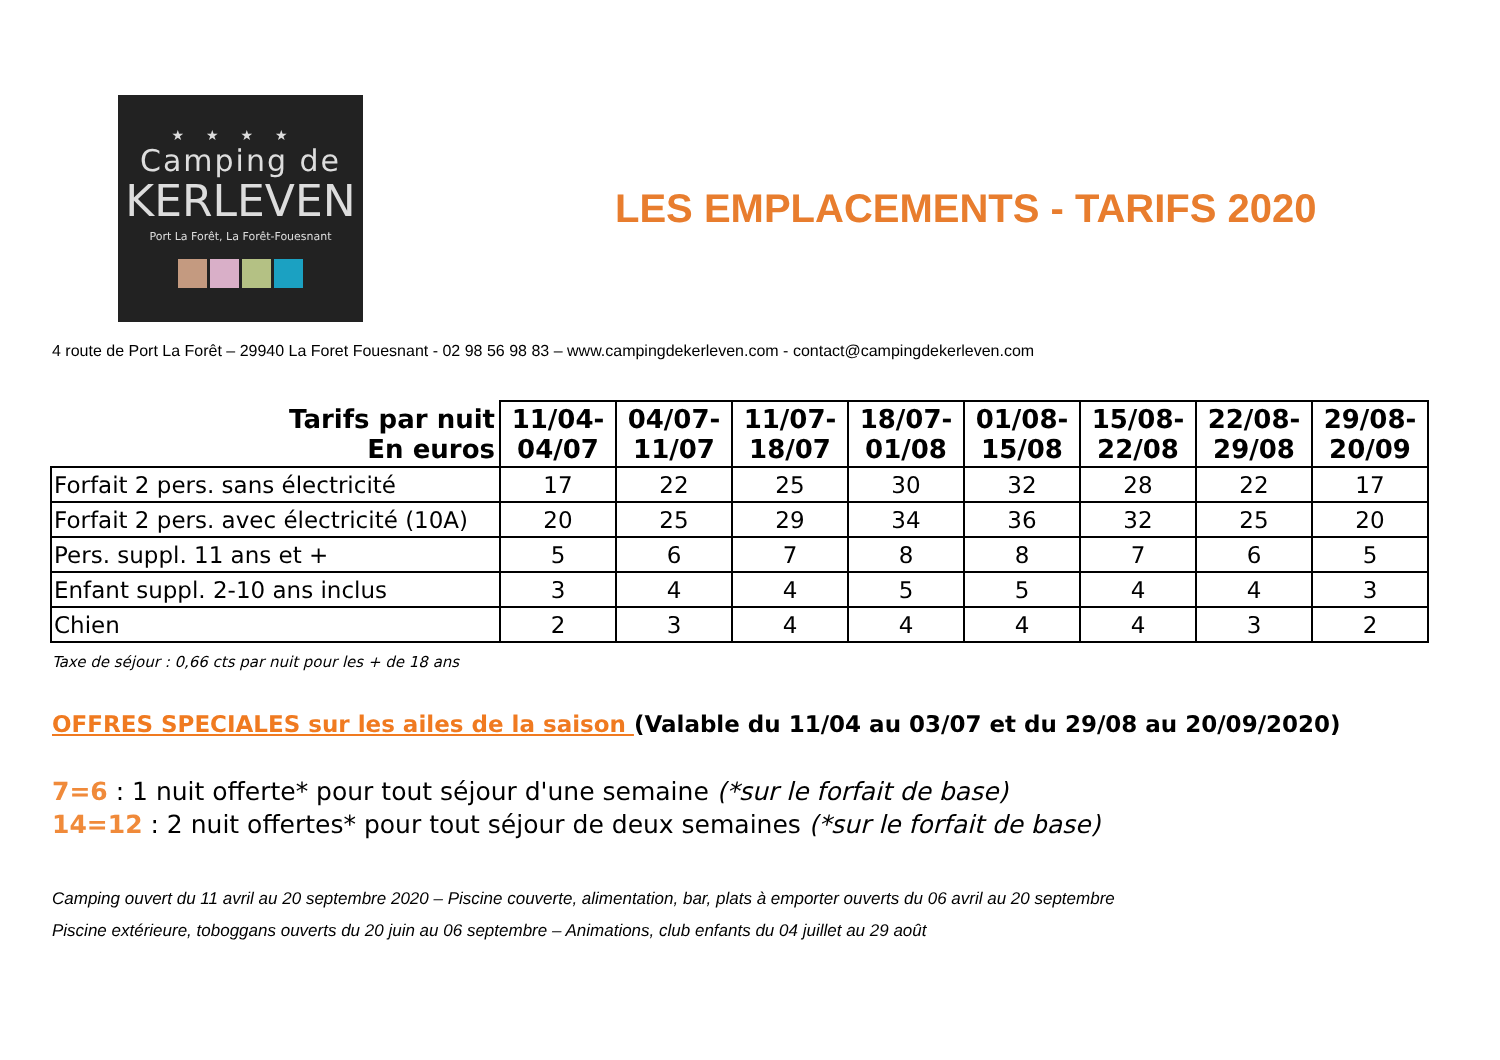★★★★
Camping de
KERLEVEN
Port La Forêt, La Forêt-Fouesnant
LES EMPLACEMENTS - TARIFS 2020
4 route de Port La Forêt – 29940 La Foret Fouesnant - 02 98 56 98 83 – www.campingdekerleven.com - contact@campingdekerleven.com
| Tarifs par nuit En euros | 11/04- 04/07 | 04/07- 11/07 | 11/07- 18/07 | 18/07- 01/08 | 01/08- 15/08 | 15/08- 22/08 | 22/08- 29/08 | 29/08- 20/09 |
| --- | --- | --- | --- | --- | --- | --- | --- | --- |
| Forfait 2 pers. sans électricité | 17 | 22 | 25 | 30 | 32 | 28 | 22 | 17 |
| Forfait 2 pers. avec électricité (10A) | 20 | 25 | 29 | 34 | 36 | 32 | 25 | 20 |
| Pers. suppl. 11 ans et + | 5 | 6 | 7 | 8 | 8 | 7 | 6 | 5 |
| Enfant suppl. 2-10 ans inclus | 3 | 4 | 4 | 5 | 5 | 4 | 4 | 3 |
| Chien | 2 | 3 | 4 | 4 | 4 | 4 | 3 | 2 |
Taxe de séjour : 0,66 cts par nuit pour les + de 18 ans
OFFRES SPECIALES sur les ailes de la saison (Valable du 11/04 au 03/07 et du 29/08 au 20/09/2020)
7=6 : 1 nuit offerte* pour tout séjour d'une semaine (*sur le forfait de base)
14=12 : 2 nuit offertes* pour tout séjour de deux semaines (*sur le forfait de base)
Camping ouvert du 11 avril au 20 septembre 2020 – Piscine couverte, alimentation, bar, plats à emporter ouverts du 06 avril au 20 septembre
Piscine extérieure, toboggans ouverts du 20 juin au 06 septembre – Animations, club enfants du 04 juillet au 29 août